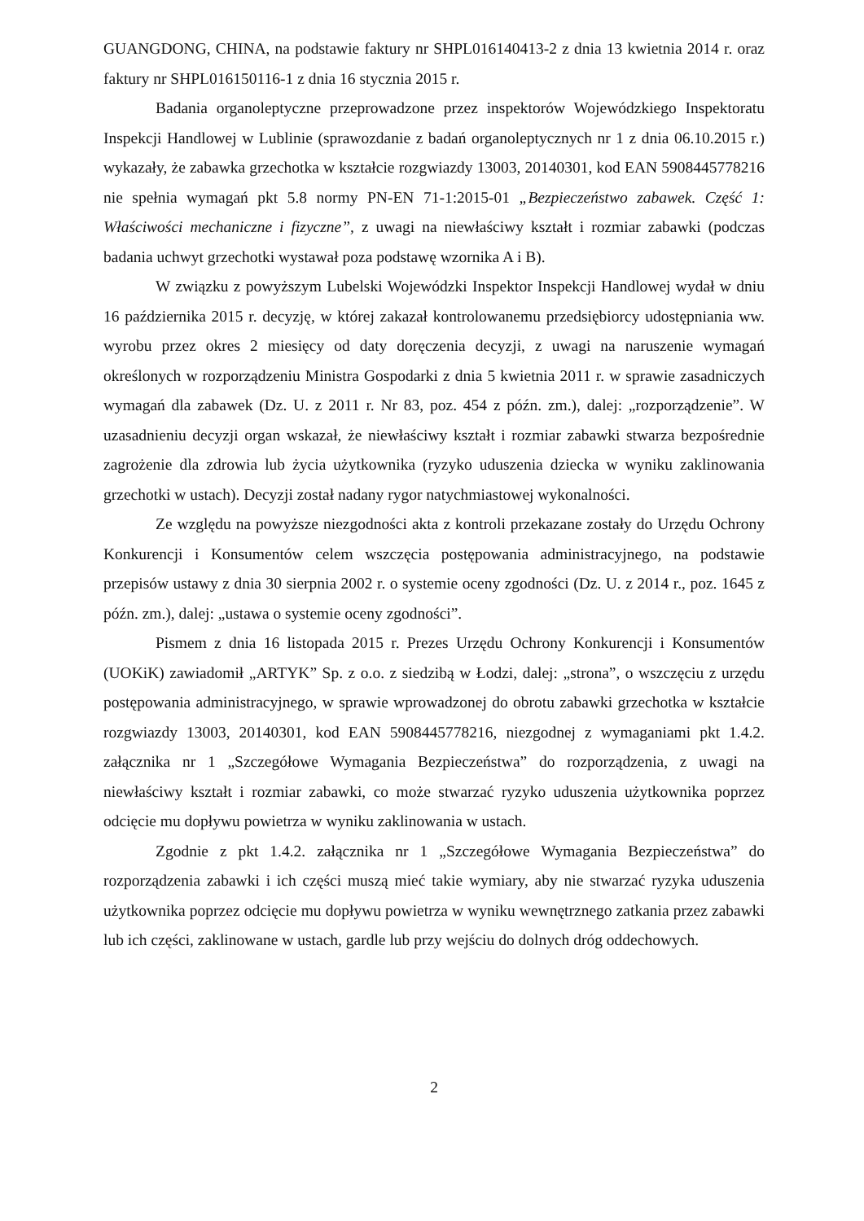GUANGDONG, CHINA, na podstawie faktury nr SHPL016140413-2 z dnia 13 kwietnia 2014 r. oraz faktury nr SHPL016150116-1 z dnia 16 stycznia 2015 r.
Badania organoleptyczne przeprowadzone przez inspektorów Wojewódzkiego Inspektoratu Inspekcji Handlowej w Lublinie (sprawozdanie z badań organoleptycznych nr 1 z dnia 06.10.2015 r.) wykazały, że zabawka grzechotka w kształcie rozgwiazdy 13003, 20140301, kod EAN 5908445778216 nie spełnia wymagań pkt 5.8 normy PN-EN 71-1:2015-01 „Bezpieczeństwo zabawek. Część 1: Właściwości mechaniczne i fizyczne”, z uwagi na niewłaściwy kształt i rozmiar zabawki (podczas badania uchwyt grzechotki wystawał poza podstawę wzornika A i B).
W związku z powyższym Lubelski Wojewódzki Inspektor Inspekcji Handlowej wydał w dniu 16 października 2015 r. decyzję, w której zakazał kontrolowanemu przedsiębiorcy udostępniania ww. wyrobu przez okres 2 miesięcy od daty doręczenia decyzji, z uwagi na naruszenie wymagań określonych w rozporządzeniu Ministra Gospodarki z dnia 5 kwietnia 2011 r. w sprawie zasadniczych wymagań dla zabawek (Dz. U. z 2011 r. Nr 83, poz. 454 z późn. zm.), dalej: „rozporządzenie”. W uzasadnieniu decyzji organ wskazał, że niewłaściwy kształt i rozmiar zabawki stwarza bezpośrednie zagrożenie dla zdrowia lub życia użytkownika (ryzyko uduszenia dziecka w wyniku zaklinowania grzechotki w ustach). Decyzji został nadany rygor natychmiastowej wykonalności.
Ze względu na powyższe niezgodności akta z kontroli przekazane zostały do Urzędu Ochrony Konkurencji i Konsumentów celem wszczęcia postępowania administracyjnego, na podstawie przepisów ustawy z dnia 30 sierpnia 2002 r. o systemie oceny zgodności (Dz. U. z 2014 r., poz. 1645 z późn. zm.), dalej: „ustawa o systemie oceny zgodności”.
Pismem z dnia 16 listopada 2015 r. Prezes Urzędu Ochrony Konkurencji i Konsumentów (UOKiK) zawiadomił „ARTYK” Sp. z o.o. z siedzibą w Łodzi, dalej: „strona”, o wszczęciu z urzędu postępowania administracyjnego, w sprawie wprowadzonej do obrotu zabawki grzechotka w kształcie rozgwiazdy 13003, 20140301, kod EAN 5908445778216, niezgodnej z wymaganiami pkt 1.4.2. załącznika nr 1 „Szczegółowe Wymagania Bezpieczeństwa” do rozporządzenia, z uwagi na niewłaściwy kształt i rozmiar zabawki, co może stwarzać ryzyko uduszenia użytkownika poprzez odcięcie mu dopływu powietrza w wyniku zaklinowania w ustach.
Zgodnie z pkt 1.4.2. załącznika nr 1 „Szczegółowe Wymagania Bezpieczeństwa” do rozporządzenia zabawki i ich części muszą mieć takie wymiary, aby nie stwarzać ryzyka uduszenia użytkownika poprzez odcięcie mu dopływu powietrza w wyniku wewnętrznego zatkania przez zabawki lub ich części, zaklinowane w ustach, gardle lub przy wejściu do dolnych dróg oddechowych.
2